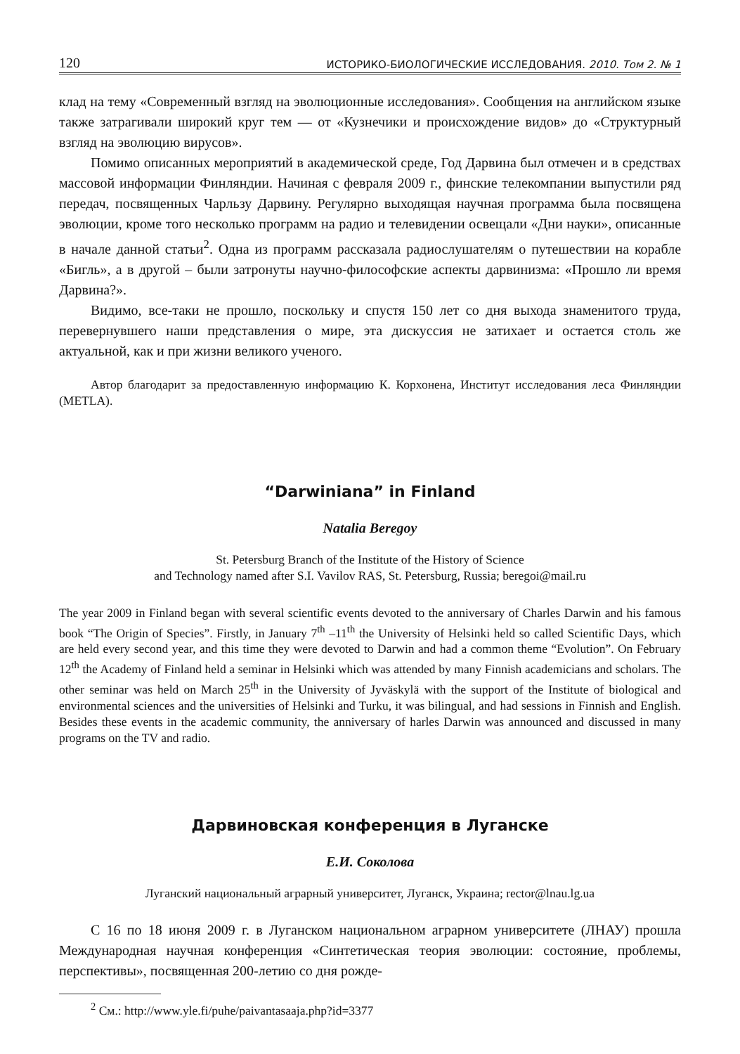120 ИСТОРИКО-БИОЛОГИЧЕСКИЕ ИССЛЕДОВАНИЯ. 2010. Том 2. № 1
клад на тему «Современный взгляд на эволюционные исследования». Сообщения на английском языке также затрагивали широкий круг тем — от «Кузнечики и происхождение видов» до «Структурный взгляд на эволюцию вирусов».
Помимо описанных мероприятий в академической среде, Год Дарвина был отмечен и в средствах массовой информации Финляндии. Начиная с февраля 2009 г., финские телекомпании выпустили ряд передач, посвященных Чарльзу Дарвину. Регулярно выходящая научная программа была посвящена эволюции, кроме того несколько программ на радио и телевидении освещали «Дни науки», описанные в начале данной статьи<sup>2</sup>. Одна из программ рассказала радиослушателям о путешествии на корабле «Бигль», а в другой – были затронуты научно-философские аспекты дарвинизма: «Прошло ли время Дарвина?».
Видимо, все-таки не прошло, поскольку и спустя 150 лет со дня выхода знаменитого труда, перевернувшего наши представления о мире, эта дискуссия не затихает и остается столь же актуальной, как и при жизни великого ученого.
Автор благодарит за предоставленную информацию К. Корхонена, Институт исследования леса Финляндии (METLA).
“Darwiniana” in Finland
Natalia Beregoy
St. Petersburg Branch of the Institute of the History of Science
and Technology named after S.I. Vavilov RAS, St. Petersburg, Russia; beregoi@mail.ru
The year 2009 in Finland began with several scientific events devoted to the anniversary of Charles Darwin and his famous book “The Origin of Species”. Firstly, in January 7<sup>th</sup> –11<sup>th</sup> the University of Helsinki held so called Scientific Days, which are held every second year, and this time they were devoted to Darwin and had a common theme “Evolution”. On February 12<sup>th</sup> the Academy of Finland held a seminar in Helsinki which was attended by many Finnish academicians and scholars. The other seminar was held on March 25<sup>th</sup> in the University of Jyväskylä with the support of the Institute of biological and environmental sciences and the universities of Helsinki and Turku, it was bilingual, and had sessions in Finnish and English. Besides these events in the academic community, the anniversary of harles Darwin was announced and discussed in many programs on the TV and radio.
Дарвиновская конференция в Луганске
Е.И. Соколова
Луганский национальный аграрный университет, Луганск, Украина; rector@lnau.lg.ua
С 16 по 18 июня 2009 г. в Луганском национальном аграрном университете (ЛНАУ) прошла Международная научная конференция «Синтетическая теория эволюции: состояние, проблемы, перспективы», посвященная 200-летию со дня рожде-
<sup>2</sup> См.: http://www.yle.fi/puhe/paivantasaaja.php?id=3377